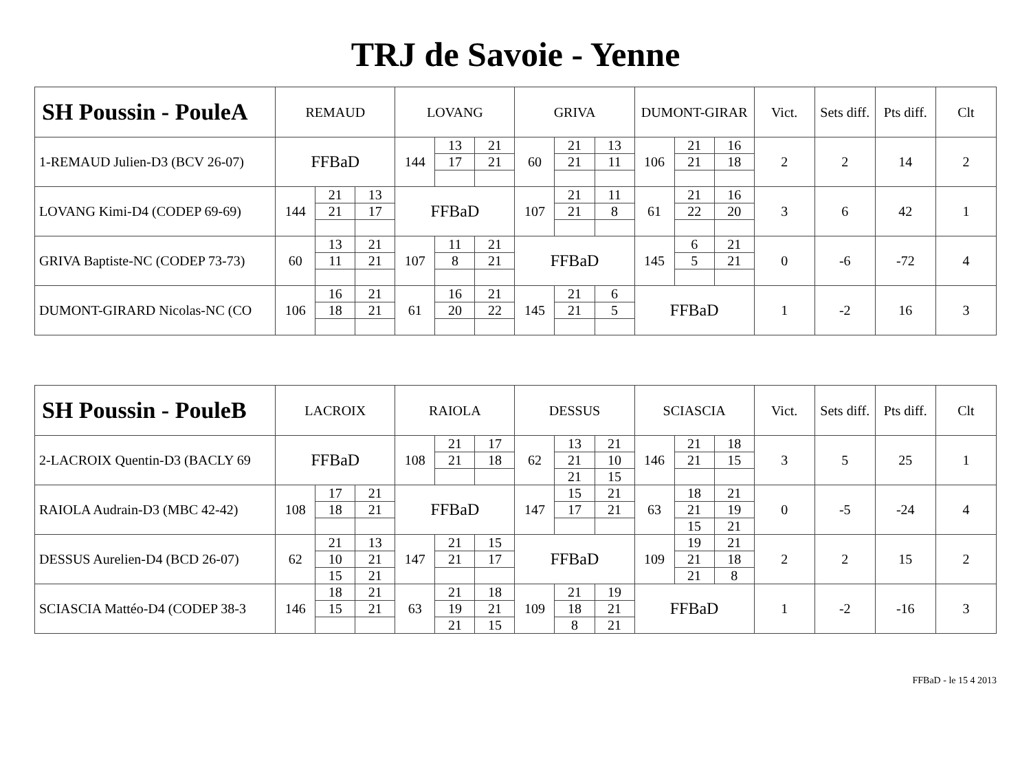TRJ de Savoie - Yenne
| SH Poussin - PouleA | REMAUD | | | LOVANG | | | GRIVA | | | DUMONT-GIRAR | | | Vict. | Sets diff. | Pts diff. | Clt |
| --- | --- | --- | --- | --- | --- | --- | --- | --- | --- | --- | --- | --- | --- | --- | --- | --- |
| 1-REMAUD Julien-D3 (BCV 26-07) | FFBaD | | | 144 | 13 | 21 | 60 | 21 | 13 | 106 | 21 | 16 | 2 | 2 | 14 | 2 |
| | | | | | 17 | 21 | | 21 | 11 | | 21 | 18 | | | | |
| LOVANG Kimi-D4 (CODEP 69-69) | 144 | 21 | 13 | FFBaD | | | 107 | 21 | 11 | 61 | 21 | 16 | 3 | 6 | 42 | 1 |
| | | 21 | 17 | | | | | 21 | 8 | | 22 | 20 | | | | |
| GRIVA Baptiste-NC (CODEP 73-73) | 60 | 13 | 21 | 107 | 11 | 21 | FFBaD | | | 145 | 6 | 21 | 0 | -6 | -72 | 4 |
| | | 11 | 21 | | 8 | 21 | | | | | 5 | 21 | | | | |
| DUMONT-GIRARD Nicolas-NC (CO | 106 | 16 | 21 | 61 | 16 | 21 | 145 | 21 | 6 | FFBaD | | | 1 | -2 | 16 | 3 |
| | | 18 | 21 | | 20 | 22 | | 21 | 5 | | | | | | | |
| SH Poussin - PouleB | LACROIX | | | RAIOLA | | | DESSUS | | | SCIASCIA | | | Vict. | Sets diff. | Pts diff. | Clt |
| --- | --- | --- | --- | --- | --- | --- | --- | --- | --- | --- | --- | --- | --- | --- | --- | --- |
| 2-LACROIX Quentin-D3 (BACLY 69 | FFBaD | | | 108 | 21 | 17 | 62 | 13 | 21 | 146 | 21 | 18 | 3 | 5 | 25 | 1 |
| | | | | | 21 | 18 | | 21 | 10 | | 21 | 15 | | | | |
| | | | | | | | | 21 | 15 | | | | | | | |
| RAIOLA Audrain-D3 (MBC 42-42) | 108 | 17 | 21 | FFBaD | | | 147 | 15 | 21 | 63 | 18 | 21 | 0 | -5 | -24 | 4 |
| | | 18 | 21 | | | | | 17 | 21 | | 21 | 19 | | | | |
| | | | | | | | | | | | 15 | 21 | | | | |
| DESSUS Aurelien-D4 (BCD 26-07) | 62 | 21 | 13 | 147 | 21 | 15 | FFBaD | | | 109 | 19 | 21 | 2 | 2 | 15 | 2 |
| | | 10 | 21 | | 21 | 17 | | | | | 21 | 18 | | | | |
| | | 15 | 21 | | | | | | | | 21 | 8 | | | | |
| SCIASCIA Mattéo-D4 (CODEP 38-3 | 146 | 18 | 21 | 63 | 21 | 18 | 109 | 21 | 19 | FFBaD | | | 1 | -2 | -16 | 3 |
| | | 15 | 21 | | 19 | 21 | | 18 | 21 | | | | | | | |
| | | | | | 21 | 15 | | 8 | 21 | | | | | | | |
FFBaD - le 15 4 2013